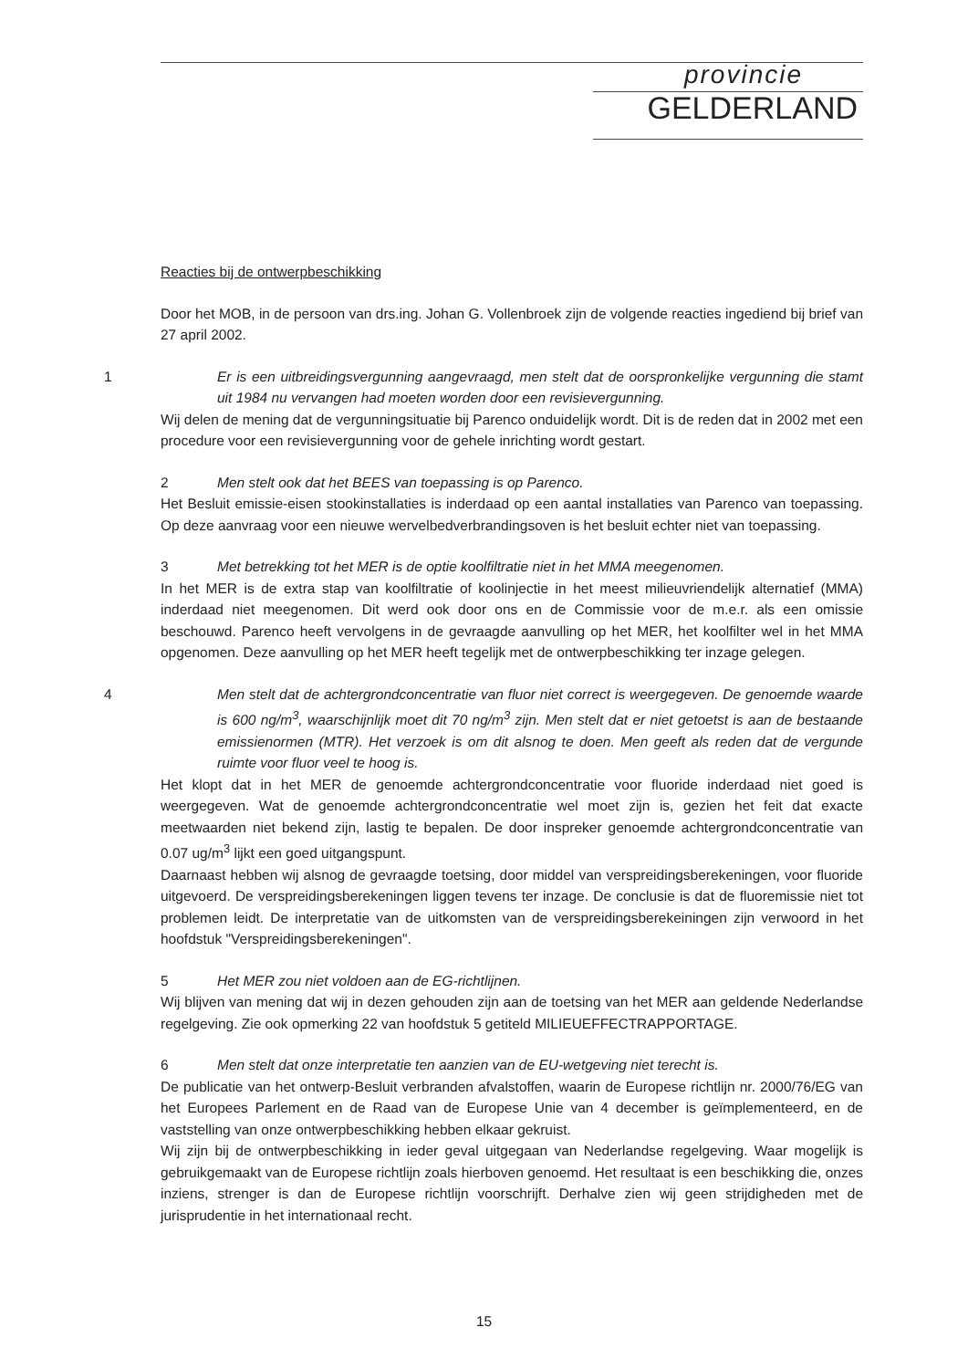provincie
GELDERLAND
Reacties bij de ontwerpbeschikking
Door het MOB, in de persoon van drs.ing. Johan G. Vollenbroek zijn de volgende reacties ingediend bij brief van 27 april 2002.
1 Er is een uitbreidingsvergunning aangevraagd, men stelt dat de oorspronkelijke vergunning die stamt uit 1984 nu vervangen had moeten worden door een revisievergunning.
Wij delen de mening dat de vergunningsituatie bij Parenco onduidelijk wordt. Dit is de reden dat in 2002 met een procedure voor een revisievergunning voor de gehele inrichting wordt gestart.
2 Men stelt ook dat het BEES van toepassing is op Parenco.
Het Besluit emissie-eisen stookinstallaties is inderdaad op een aantal installaties van Parenco van toepassing. Op deze aanvraag voor een nieuwe wervelbedverbrandingsoven is het besluit echter niet van toepassing.
3 Met betrekking tot het MER is de optie koolfiltratie niet in het MMA meegenomen.
In het MER is de extra stap van koolfiltratie of koolinjectie in het meest milieuvriendelijk alternatief (MMA) inderdaad niet meegenomen. Dit werd ook door ons en de Commissie voor de m.e.r. als een omissie beschouwd. Parenco heeft vervolgens in de gevraagde aanvulling op het MER, het koolfilter wel in het MMA opgenomen. Deze aanvulling op het MER heeft tegelijk met de ontwerpbeschikking ter inzage gelegen.
4 Men stelt dat de achtergrondconcentratie van fluor niet correct is weergegeven. De genoemde waarde is 600 ng/m<sup>3</sup>, waarschijnlijk moet dit 70 ng/m<sup>3</sup> zijn. Men stelt dat er niet getoetst is aan de bestaande emissienormen (MTR). Het verzoek is om dit alsnog te doen. Men geeft als reden dat de vergunde ruimte voor fluor veel te hoog is.
Het klopt dat in het MER de genoemde achtergrondconcentratie voor fluoride inderdaad niet goed is weergegeven. Wat de genoemde achtergrondconcentratie wel moet zijn is, gezien het feit dat exacte meetwaarden niet bekend zijn, lastig te bepalen. De door inspreker genoemde achtergrondconcentratie van 0.07 ug/m<sup>3</sup> lijkt een goed uitgangspunt.
Daarnaast hebben wij alsnog de gevraagde toetsing, door middel van verspreidingsberekeningen, voor fluoride uitgevoerd. De verspreidingsberekeningen liggen tevens ter inzage. De conclusie is dat de fluoremissie niet tot problemen leidt. De interpretatie van de uitkomsten van de verspreidingsberekeiningen zijn verwoord in het hoofdstuk "Verspreidingsberekeningen".
5 Het MER zou niet voldoen aan de EG-richtlijnen.
Wij blijven van mening dat wij in dezen gehouden zijn aan de toetsing van het MER aan geldende Nederlandse regelgeving. Zie ook opmerking 22 van hoofdstuk 5 getiteld MILIEUEFFECTRAPPORTAGE.
6 Men stelt dat onze interpretatie ten aanzien van de EU-wetgeving niet terecht is.
De publicatie van het ontwerp-Besluit verbranden afvalstoffen, waarin de Europese richtlijn nr. 2000/76/EG van het Europees Parlement en de Raad van de Europese Unie van 4 december is geïmplementeerd, en de vaststelling van onze ontwerpbeschikking hebben elkaar gekruist.
Wij zijn bij de ontwerpbeschikking in ieder geval uitgegaan van Nederlandse regelgeving. Waar mogelijk is gebruikgemaakt van de Europese richtlijn zoals hierboven genoemd. Het resultaat is een beschikking die, onzes inziens, strenger is dan de Europese richtlijn voorschrijft. Derhalve zien wij geen strijdigheden met de jurisprudentie in het internationaal recht.
15